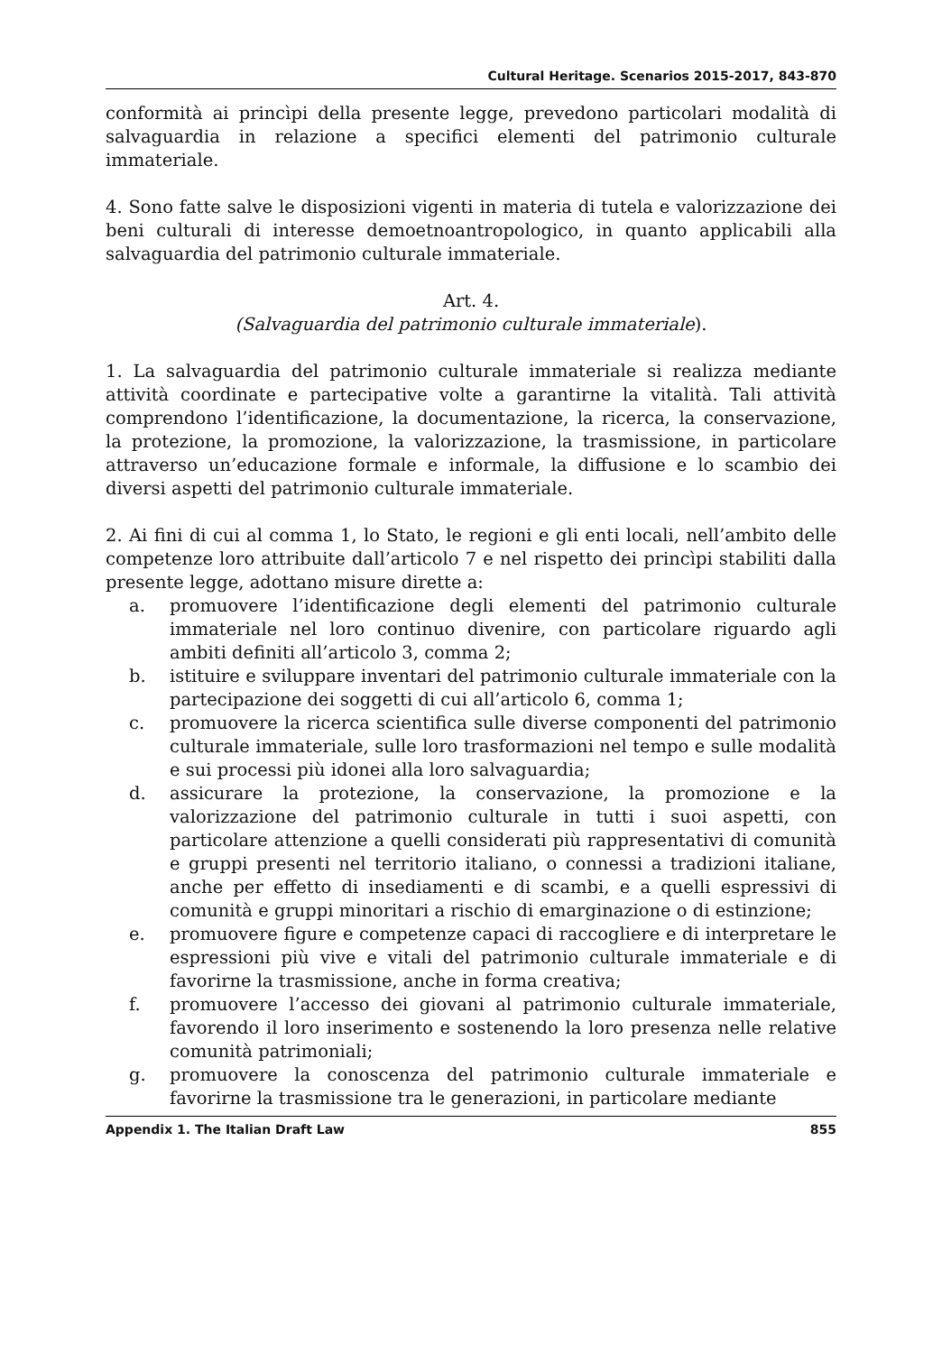Cultural Heritage. Scenarios 2015-2017, 843-870
conformità ai princìpi della presente legge, prevedono particolari modalità di salvaguardia in relazione a specifici elementi del patrimonio culturale immateriale.
4. Sono fatte salve le disposizioni vigenti in materia di tutela e valorizzazione dei beni culturali di interesse demoetnoantropologico, in quanto applicabili alla salvaguardia del patrimonio culturale immateriale.
Art. 4.
(Salvaguardia del patrimonio culturale immateriale).
1. La salvaguardia del patrimonio culturale immateriale si realizza mediante attività coordinate e partecipative volte a garantirne la vitalità. Tali attività comprendono l’identificazione, la documentazione, la ricerca, la conservazione, la protezione, la promozione, la valorizzazione, la trasmissione, in particolare attraverso un’educazione formale e informale, la diffusione e lo scambio dei diversi aspetti del patrimonio culturale immateriale.
2. Ai fini di cui al comma 1, lo Stato, le regioni e gli enti locali, nell’ambito delle competenze loro attribuite dall’articolo 7 e nel rispetto dei princìpi stabiliti dalla presente legge, adottano misure dirette a:
a. promuovere l’identificazione degli elementi del patrimonio culturale immateriale nel loro continuo divenire, con particolare riguardo agli ambiti definiti all’articolo 3, comma 2;
b. istituire e sviluppare inventari del patrimonio culturale immateriale con la partecipazione dei soggetti di cui all’articolo 6, comma 1;
c. promuovere la ricerca scientifica sulle diverse componenti del patrimonio culturale immateriale, sulle loro trasformazioni nel tempo e sulle modalità e sui processi più idonei alla loro salvaguardia;
d. assicurare la protezione, la conservazione, la promozione e la valorizzazione del patrimonio culturale in tutti i suoi aspetti, con particolare attenzione a quelli considerati più rappresentativi di comunità e gruppi presenti nel territorio italiano, o connessi a tradizioni italiane, anche per effetto di insediamenti e di scambi, e a quelli espressivi di comunità e gruppi minoritari a rischio di emarginazione o di estinzione;
e. promuovere figure e competenze capaci di raccogliere e di interpretare le espressioni più vive e vitali del patrimonio culturale immateriale e di favorirne la trasmissione, anche in forma creativa;
f. promuovere l’accesso dei giovani al patrimonio culturale immateriale, favorendo il loro inserimento e sostenendo la loro presenza nelle relative comunità patrimoniali;
g. promuovere la conoscenza del patrimonio culturale immateriale e favorirne la trasmissione tra le generazioni, in particolare mediante
Appendix 1. The Italian Draft Law 855